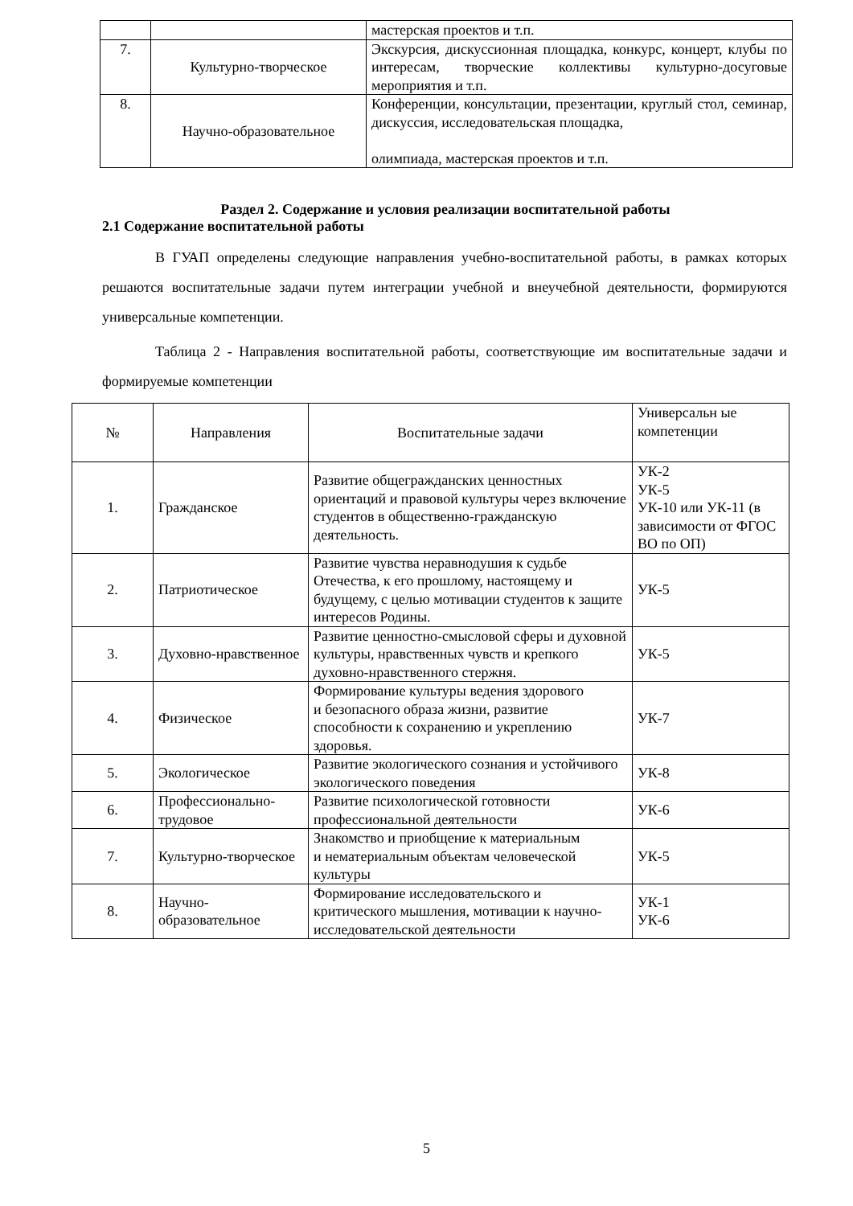| | | мастерская проектов и т.п. |
| 7. | Культурно-творческое | Экскурсия, дискуссионная площадка, конкурс, концерт, клубы по интересам, творческие коллективы культурно-досуговые мероприятия и т.п. |
| 8. | Научно-образовательное | Конференции, консультации, презентации, круглый стол, семинар, дискуссия, исследовательская площадка, олимпиада, мастерская проектов и т.п. |
Раздел 2. Содержание и условия реализации воспитательной работы
2.1 Содержание воспитательной работы
В ГУАП определены следующие направления учебно-воспитательной работы, в рамках которых решаются воспитательные задачи путем интеграции учебной и внеучебной деятельности, формируются универсальные компетенции.
Таблица 2 - Направления воспитательной работы, соответствующие им воспитательные задачи и формируемые компетенции
| № | Направления | Воспитательные задачи | Универсальн ые компетенции |
| --- | --- | --- | --- |
| 1. | Гражданское | Развитие общегражданских ценностных ориентаций и правовой культуры через включение студентов в общественно-гражданскую деятельность. | УК-2 УК-5 УК-10 или УК-11 (в зависимости от ФГОС ВО по ОП) |
| 2. | Патриотическое | Развитие чувства неравнодушия к судьбе Отечества, к его прошлому, настоящему и будущему, с целью мотивации студентов к защите интересов Родины. | УК-5 |
| 3. | Духовно-нравственное | Развитие ценностно-смысловой сферы и духовной культуры, нравственных чувств и крепкого духовно-нравственного стержня. | УК-5 |
| 4. | Физическое | Формирование культуры ведения здорового и безопасного образа жизни, развитие способности к сохранению и укреплению здоровья. | УК-7 |
| 5. | Экологическое | Развитие экологического сознания и устойчивого экологического поведения | УК-8 |
| 6. | Профессионально-трудовое | Развитие психологической готовности профессиональной деятельности | УК-6 |
| 7. | Культурно-творческое | Знакомство и приобщение к материальным и нематериальным объектам человеческой культуры | УК-5 |
| 8. | Научно-образовательное | Формирование исследовательского и критического мышления, мотивации к научно-исследовательской деятельности | УК-1 УК-6 |
5